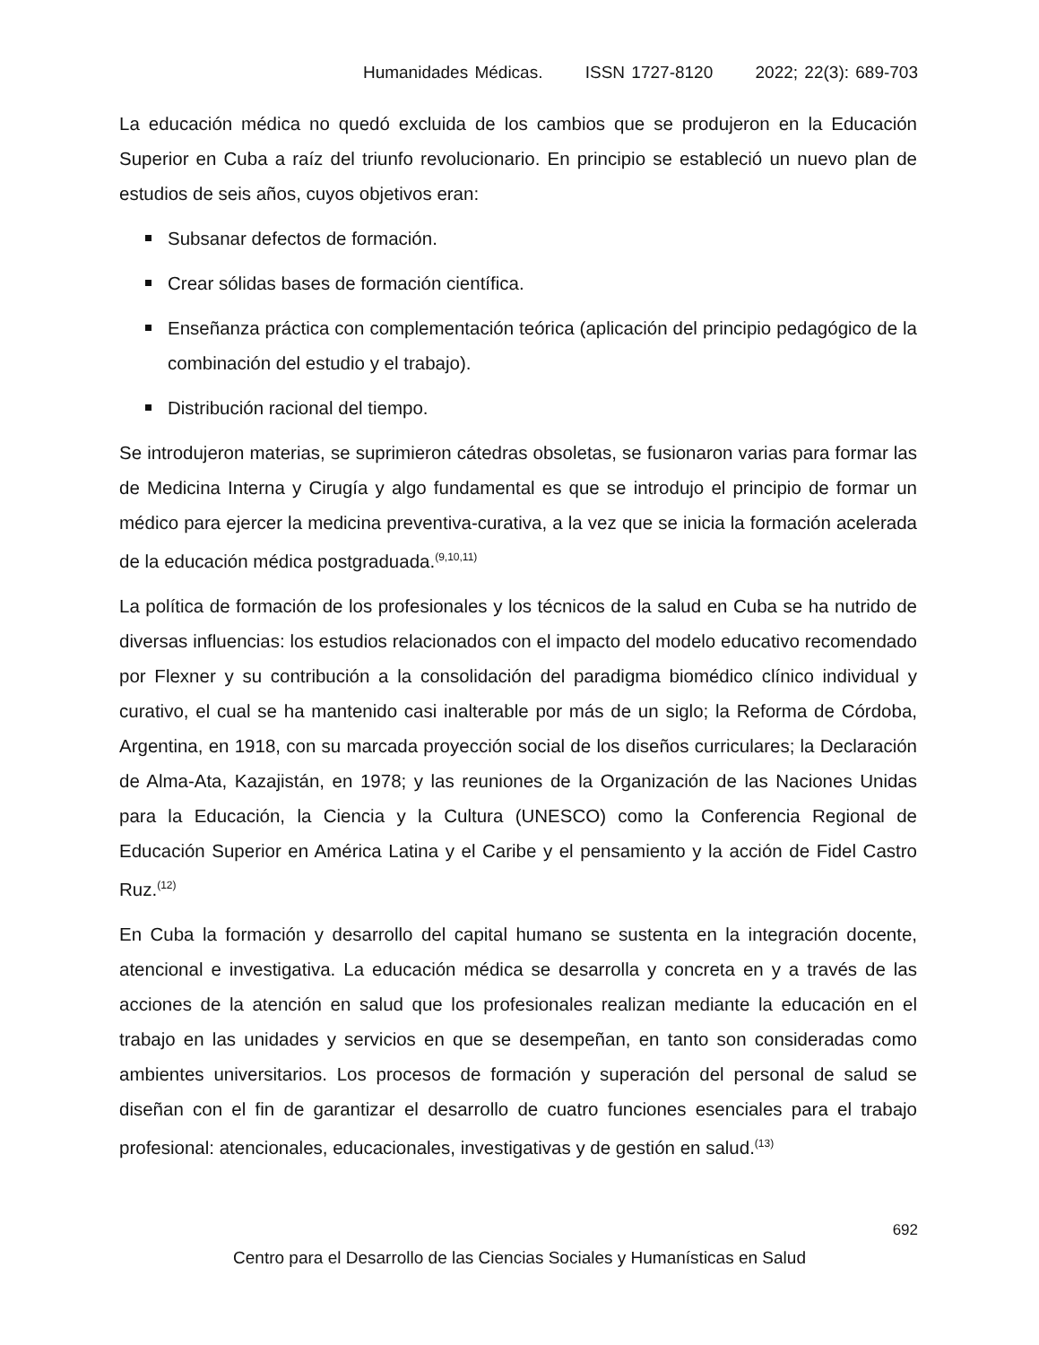Humanidades Médicas. ISSN 1727-8120 2022; 22(3): 689-703
La educación médica no quedó excluida de los cambios que se produjeron en la Educación Superior en Cuba a raíz del triunfo revolucionario. En principio se estableció un nuevo plan de estudios de seis años, cuyos objetivos eran:
Subsanar defectos de formación.
Crear sólidas bases de formación científica.
Enseñanza práctica con complementación teórica (aplicación del principio pedagógico de la combinación del estudio y el trabajo).
Distribución racional del tiempo.
Se introdujeron materias, se suprimieron cátedras obsoletas, se fusionaron varias para formar las de Medicina Interna y Cirugía y algo fundamental es que se introdujo el principio de formar un médico para ejercer la medicina preventiva-curativa, a la vez que se inicia la formación acelerada de la educación médica postgraduada.<sup>(9,10,11)</sup>
La política de formación de los profesionales y los técnicos de la salud en Cuba se ha nutrido de diversas influencias: los estudios relacionados con el impacto del modelo educativo recomendado por Flexner y su contribución a la consolidación del paradigma biomédico clínico individual y curativo, el cual se ha mantenido casi inalterable por más de un siglo; la Reforma de Córdoba, Argentina, en 1918, con su marcada proyección social de los diseños curriculares; la Declaración de Alma-Ata, Kazajistán, en 1978; y las reuniones de la Organización de las Naciones Unidas para la Educación, la Ciencia y la Cultura (UNESCO) como la Conferencia Regional de Educación Superior en América Latina y el Caribe y el pensamiento y la acción de Fidel Castro Ruz.<sup>(12)</sup>
En Cuba la formación y desarrollo del capital humano se sustenta en la integración docente, atencional e investigativa. La educación médica se desarrolla y concreta en y a través de las acciones de la atención en salud que los profesionales realizan mediante la educación en el trabajo en las unidades y servicios en que se desempeñan, en tanto son consideradas como ambientes universitarios. Los procesos de formación y superación del personal de salud se diseñan con el fin de garantizar el desarrollo de cuatro funciones esenciales para el trabajo profesional: atencionales, educacionales, investigativas y de gestión en salud.<sup>(13)</sup>
692
Centro para el Desarrollo de las Ciencias Sociales y Humanísticas en Salud